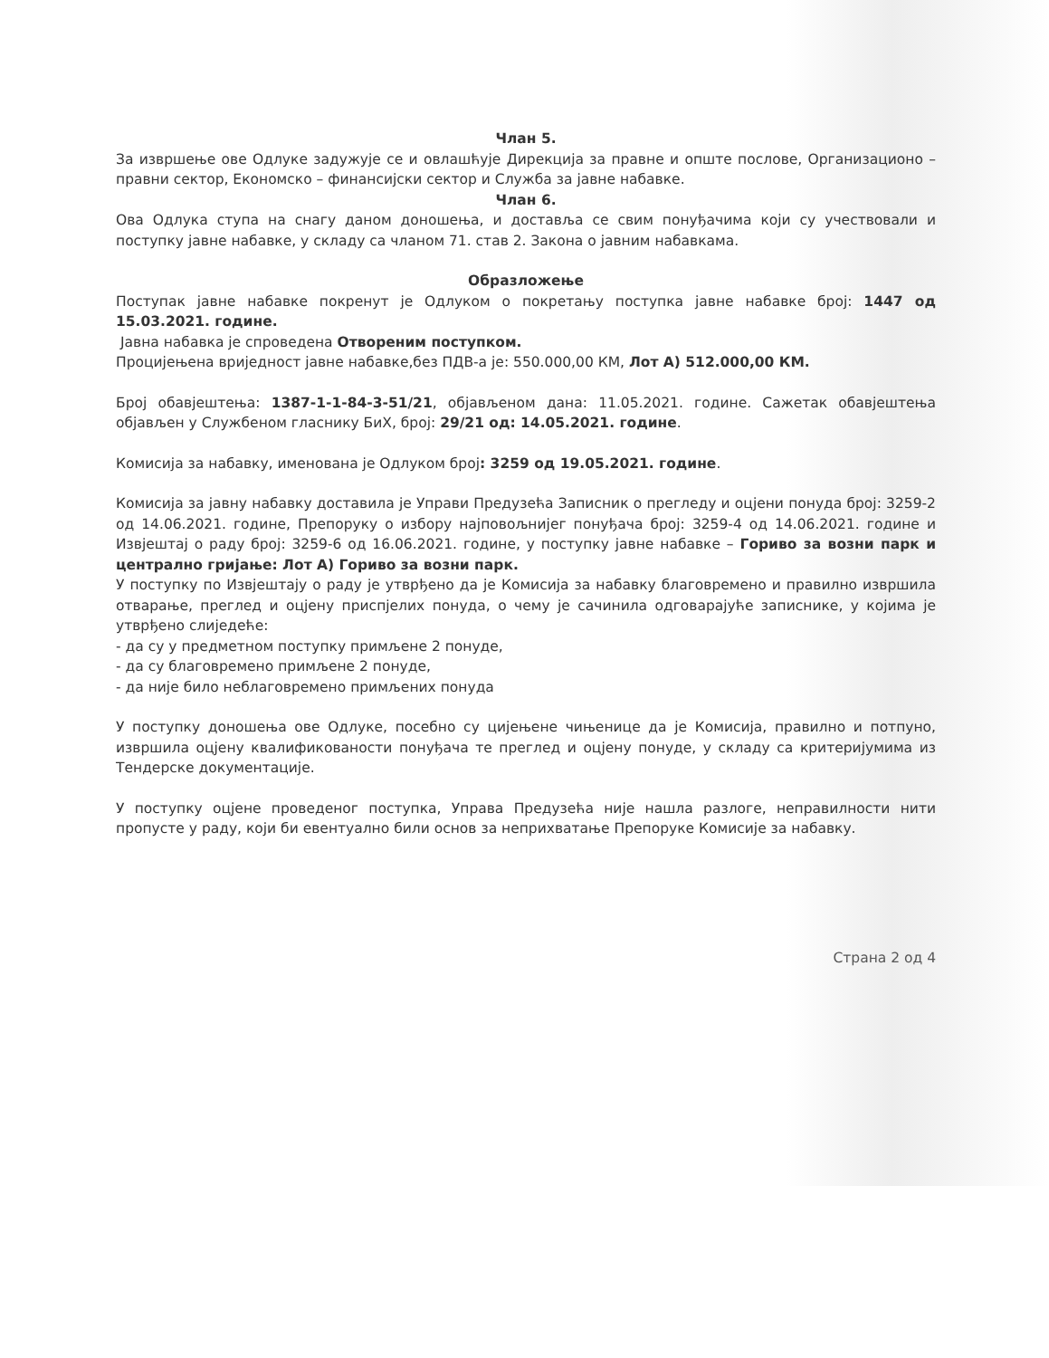Члан 5.
За извршење ове Одлуке задужује се и овлашћује Дирекција за правне и опште послове, Организационо – правни сектор, Економско – финансијски сектор и Служба за јавне набавке.
Члан 6.
Ова Одлука ступа на снагу даном доношења, и доставља се свим понуђачима који су учествовали и поступку јавне набавке, у складу са чланом 71. став 2. Закона о јавним набавкама.
Образложење
Поступак јавне набавке покренут је Одлуком о покретању поступка јавне набавке број: 1447 од 15.03.2021. године.
Јавна набавка је спроведена Отвореним поступком.
Процијењена вриједност јавне набавке,без ПДВ-а је: 550.000,00 КМ, Лот А) 512.000,00 КМ.
Број обавјештења: 1387-1-1-84-3-51/21, објављеном дана: 11.05.2021. године. Сажетак обавјештења објављен у Службеном гласнику БиХ, број: 29/21 од: 14.05.2021. године.
Комисија за набавку, именована је Одлуком број: 3259 од 19.05.2021. године.
Комисија за јавну набавку доставила је Управи Предузећа Записник о прегледу и оцјени понуда број: 3259-2 од 14.06.2021. године, Препоруку о избору најповољнијег понуђача број: 3259-4 од 14.06.2021. године и Извјештај о раду број: 3259-6 од 16.06.2021. године, у поступку јавне набавке – Гориво за возни парк и централно гријање: Лот А) Гориво за возни парк.
У поступку по Извјештају о раду је утврђено да је Комисија за набавку благовремено и правилно извршила отварање, преглед и оцјену приспјелих понуда, о чему је сачинила одговарајуће записнике, у којима је утврђено слиједеће:
- да су у предметном поступку примљене 2 понуде,
- да су благовремено примљене 2 понуде,
- да није било неблаговремено примљених понуда
У поступку доношења ове Одлуке, посебно су цијењене чињенице да је Комисија, правилно и потпуно, извршила оцјену квалификованости понуђача те преглед и оцјену понуде, у складу са критеријумима из Тендерске документације.
У поступку оцјене проведеног поступка, Управа Предузећа није нашла разлоге, неправилности нити пропусте у раду, који би евентуално били основ за неприхватање Препоруке Комисије за набавку.
Страна 2 од 4